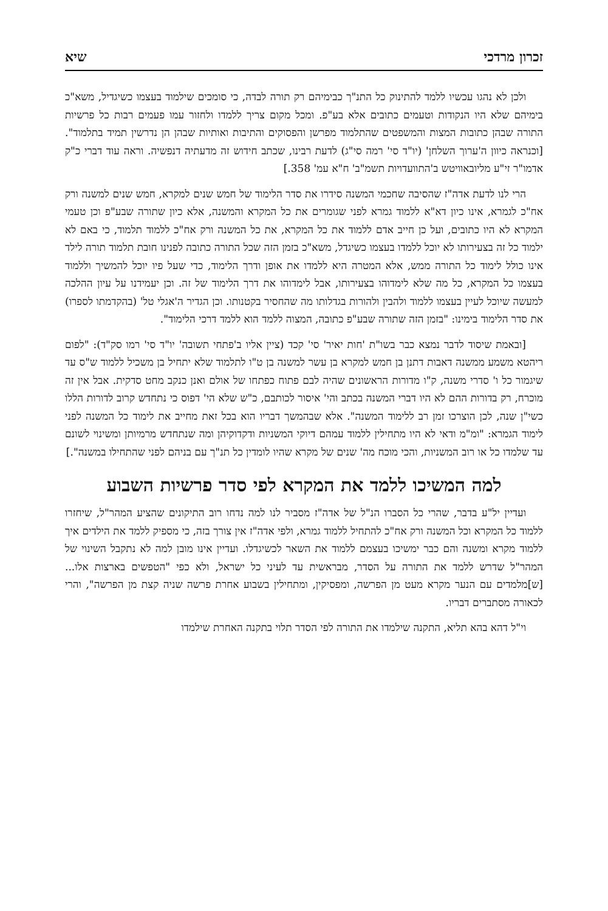זכרון מרדכי שיא
ולכן לא נהגו עכשיו ללמד להתינוק כל התנ"ך כבימיהם רק תורה לבדה, כי סומכים שילמוד בעצמו כשיגדיל, משא"כ בימיהם שלא היו הנקודות וטעמים כתובים אלא בע"פ. ומכל מקום צריך ללמדו ולחזור עמו פעמים רבות כל פרשיות התורה שבהן כתובות המצות והמשפטים שהתלמוד מפרשן והפסוקים והתיבות ואותיות שבהן הן נדרשין תמיד בתלמוד". [וכנראה כיוון ה'ערוך השלחן' (יו"ד סי' רמה סי"ג) לדעת רבינו, שכתב חידוש זה מדעתיה דנפשיה. וראה עוד דברי כ"ק אדמו"ר זי"ע מליובאוויטש ב'התוועדויות תשמ"ב' ח"א עמ' 358.]
הרי לנו לדעת אדה"ז שהסיבה שחכמי המשנה סידרו את סדר הלימוד של חמש שנים למקרא, חמש שנים למשנה ורק אח"כ לגמרא, אינו כיון דא"א ללמוד גמרא לפני שגומרים את כל המקרא והמשנה, אלא כיון שתורה שבע"פ וכן טעמי המקרא לא היו כתובים, ועל כן חייב אדם ללמוד את כל המקרא, את כל המשנה ורק אח"כ ללמוד תלמוד, כי באם לא ילמוד כל זה בצעירותו לא יוכל ללמדו בעצמו כשיגדל, משא"כ בזמן הזה שכל התורה כתובה לפנינו חובת תלמוד תורה לילד אינו כולל לימוד כל התורה ממש, אלא המטרה היא ללמדו את אופן ודרך הלימוד, כדי שעל פיו יוכל להמשיך וללמוד בעצמו כל המקרא, כל מה שלא לימדוהו בצעירותו, אבל לימדוהו את דרך הלימוד של זה. וכן יעמידנו על עיון ההלכה למעשה שיוכל לעיין בעצמו ללמוד ולהבין ולהורות בגדלותו מה שהחסיר בקטנותו. וכן הגדיר ה'אגלי טל' (בהקדמתו לספרו) את סדר הלימוד בימינו: "בזמן הזה שתורה שבע"פ כתובה, המצוה ללמד הוא ללמד דרכי הלימוד".
[ובאמת שיסוד לדבר נמצא כבר בשו"ת 'חות יאיר' סי' קכד (ציין אליו ב'פתחי תשובה' יו"ד סי' רמו סק"ד): "לפום ריהטא משמע ממשנה דאבות דתנן בן חמש למקרא בן עשר למשנה בן ט"ו לתלמוד שלא יתחיל בן משכיל ללמוד ש"ס עד שיגמור כל ו' סדרי משנה, ק"ו מדורות הראשונים שהיה לבם פתוח כפתחו של אולם ואנן כנקב מחט סדקית. אבל אין זה מוכרח, רק בדורות ההם לא היו דברי המשנה בכתב והי' איסור לכותבם, כ"ש שלא הי' דפוס כי נתחדש קרוב לדורות הללו כשי"ן שנה, לכן הוצרכו זמן רב ללימוד המשנה". אלא שבהמשך דבריו הוא בכל זאת מחייב את לימוד כל המשנה לפני לימוד הגמרא: "ומ"מ ודאי לא היו מתחילין ללמוד עמהם דיוקי המשניות ודקדוקיהן ומה שנתחדש מרמיותן ומשינוי לשונם עד שלמדו כל או רוב המשניות, והכי מוכח מה' שנים של מקרא שהיו לומדין כל תנ"ך עם בניהם לפני שהתחילו במשנה".]
למה המשיכו ללמד את המקרא לפי סדר פרשיות השבוע
ועדיין יל"ע בדבר, שהרי כל הסברו הנ"ל של אדה"ז מסביר לנו למה נדחו רוב התיקונים שהציע המהר"ל, שיחזרו ללמוד כל המקרא וכל המשנה ורק אח"כ להתחיל ללמוד גמרא, ולפי אדה"ז אין צורך בזה, כי מספיק ללמד את הילדים איך ללמוד מקרא ומשנה והם כבר ימשיכו בעצמם ללמוד את השאר לכשיגדלו. ועדיין אינו מובן למה לא נתקבל השינוי של המהר"ל שדרש ללמד את התורה על הסדר, מבראשית עד לעיני כל ישראל, ולא כפי "הטפשים בארצות אלו... [ש]מלמדים עם הנער מקרא מעט מן הפרשה, ומפסיקין, ומתחילין בשבוע אחרת פרשה שניה קצת מן הפרשה", והרי לכאורה מסתברים דבריו.
וי"ל דהא בהא תליא, התקנה שילמדו את התורה לפי הסדר תלוי בתקנה האחרת שילמדו